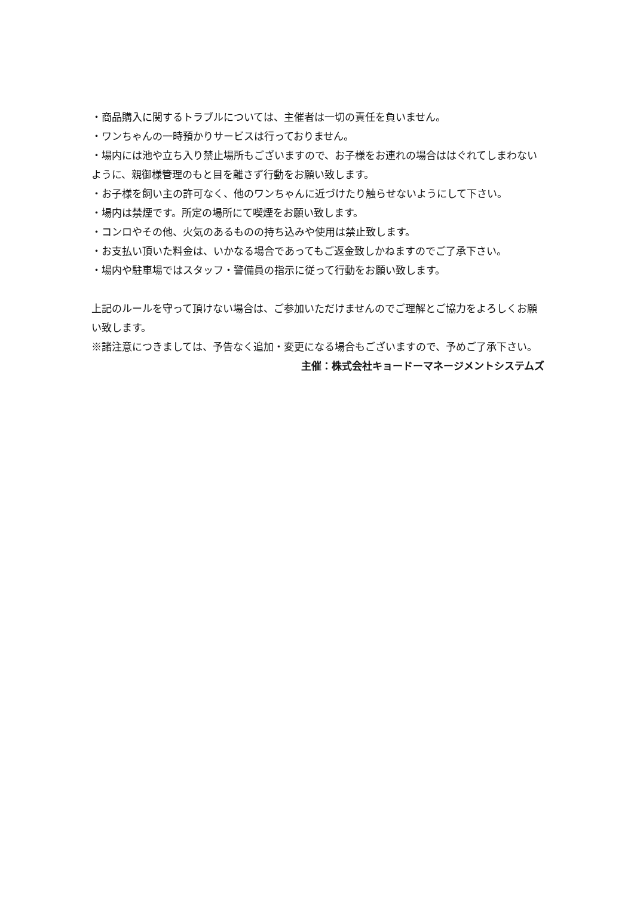・商品購入に関するトラブルについては、主催者は一切の責任を負いません。
・ワンちゃんの一時預かりサービスは行っておりません。
・場内には池や立ち入り禁止場所もございますので、お子様をお連れの場合ははぐれてしまわないように、親御様管理のもと目を離さず行動をお願い致します。
・お子様を飼い主の許可なく、他のワンちゃんに近づけたり触らせないようにして下さい。
・場内は禁煙です。所定の場所にて喫煙をお願い致します。
・コンロやその他、火気のあるものの持ち込みや使用は禁止致します。
・お支払い頂いた料金は、いかなる場合であってもご返金致しかねますのでご了承下さい。
・場内や駐車場ではスタッフ・警備員の指示に従って行動をお願い致します。
上記のルールを守って頂けない場合は、ご参加いただけませんのでご理解とご協力をよろしくお願い致します。
※諸注意につきましては、予告なく追加・変更になる場合もございますので、予めご了承下さい。
主催：株式会社キョードーマネージメントシステムズ